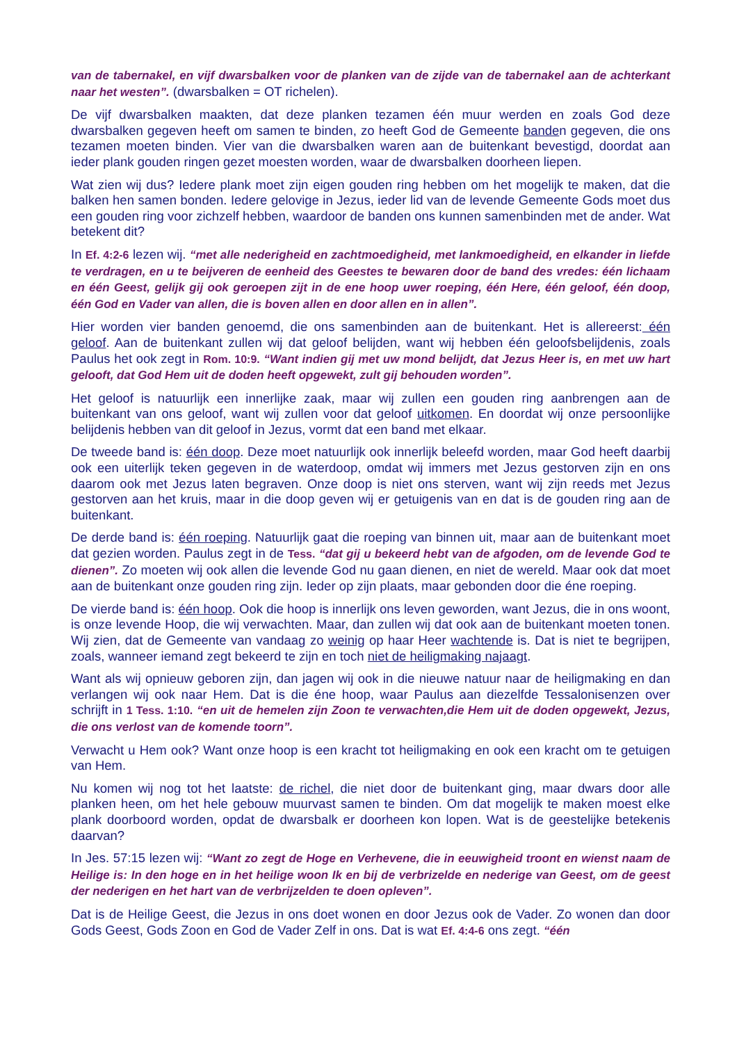van de tabernakel, en vijf dwarsbalken voor de planken van de zijde van de tabernakel aan de achterkant naar het westen”. (dwarsbalken = OT richelen).
De vijf dwarsbalken maakten, dat deze planken tezamen één muur werden en zoals God deze dwarsbalken gegeven heeft om samen te binden, zo heeft God de Gemeente banden gegeven, die ons tezamen moeten binden. Vier van die dwarsbalken waren aan de buitenkant bevestigd, doordat aan ieder plank gouden ringen gezet moesten worden, waar de dwarsbalken doorheen liepen.
Wat zien wij dus? Iedere plank moet zijn eigen gouden ring hebben om het mogelijk te maken, dat die balken hen samen bonden. Iedere gelovige in Jezus, ieder lid van de levende Gemeente Gods moet dus een gouden ring voor zichzelf hebben, waardoor de banden ons kunnen samenbinden met de ander. Wat betekent dit?
In Ef. 4:2-6 lezen wij. “met alle nederigheid en zachtmoedigheid, met lankmoedigheid, en elkander in liefde te verdragen, en u te beijveren de eenheid des Geestes te bewaren door de band des vredes: één lichaam en één Geest, gelijk gij ook geroepen zijt in de ene hoop uwer roeping, één Here, één geloof, één doop, één God en Vader van allen, die is boven allen en door allen en in allen”.
Hier worden vier banden genoemd, die ons samenbinden aan de buitenkant. Het is allereerst: één geloof. Aan de buitenkant zullen wij dat geloof belijden, want wij hebben één geloofsbelijdenis, zoals Paulus het ook zegt in Rom. 10:9. “Want indien gij met uw mond belijdt, dat Jezus Heer is, en met uw hart gelooft, dat God Hem uit de doden heeft opgewekt, zult gij behouden worden”.
Het geloof is natuurlijk een innerlijke zaak, maar wij zullen een gouden ring aanbrengen aan de buitenkant van ons geloof, want wij zullen voor dat geloof uitkomen. En doordat wij onze persoonlijke belijdenis hebben van dit geloof in Jezus, vormt dat een band met elkaar.
De tweede band is: één doop. Deze moet natuurlijk ook innerlijk beleefd worden, maar God heeft daarbij ook een uiterlijk teken gegeven in de waterdoop, omdat wij immers met Jezus gestorven zijn en ons daarom ook met Jezus laten begraven. Onze doop is niet ons sterven, want wij zijn reeds met Jezus gestorven aan het kruis, maar in die doop geven wij er getuigenis van en dat is de gouden ring aan de buitenkant.
De derde band is: één roeping. Natuurlijk gaat die roeping van binnen uit, maar aan de buitenkant moet dat gezien worden. Paulus zegt in de Tess. “dat gij u bekeerd hebt van de afgoden, om de levende God te dienen”. Zo moeten wij ook allen die levende God nu gaan dienen, en niet de wereld. Maar ook dat moet aan de buitenkant onze gouden ring zijn. Ieder op zijn plaats, maar gebonden door die éne roeping.
De vierde band is: één hoop. Ook die hoop is innerlijk ons leven geworden, want Jezus, die in ons woont, is onze levende Hoop, die wij verwachten. Maar, dan zullen wij dat ook aan de buitenkant moeten tonen. Wij zien, dat de Gemeente van vandaag zo weinig op haar Heer wachtende is. Dat is niet te begrijpen, zoals, wanneer iemand zegt bekeerd te zijn en toch niet de heiligmaking najaagt.
Want als wij opnieuw geboren zijn, dan jagen wij ook in die nieuwe natuur naar de heiligmaking en dan verlangen wij ook naar Hem. Dat is die éne hoop, waar Paulus aan diezelfde Tessalonisenzen over schrijft in 1 Tess. 1:10. “en uit de hemelen zijn Zoon te verwachten,die Hem uit de doden opgewekt, Jezus, die ons verlost van de komende toorn”.
Verwacht u Hem ook? Want onze hoop is een kracht tot heiligmaking en ook een kracht om te getuigen van Hem.
Nu komen wij nog tot het laatste: de richel, die niet door de buitenkant ging, maar dwars door alle planken heen, om het hele gebouw muurvast samen te binden. Om dat mogelijk te maken moest elke plank doorboord worden, opdat de dwarsbalk er doorheen kon lopen. Wat is de geestelijke betekenis daarvan?
In Jes. 57:15 lezen wij: “Want zo zegt de Hoge en Verhevene, die in eeuwigheid troont en wienst naam de Heilige is: In den hoge en in het heilige woon Ik en bij de verbrizelde en nederige van Geest, om de geest der nederigen en het hart van de verbrijzelden te doen opleven”.
Dat is de Heilige Geest, die Jezus in ons doet wonen en door Jezus ook de Vader. Zo wonen dan door Gods Geest, Gods Zoon en God de Vader Zelf in ons. Dat is wat Ef. 4:4-6 ons zegt. “één